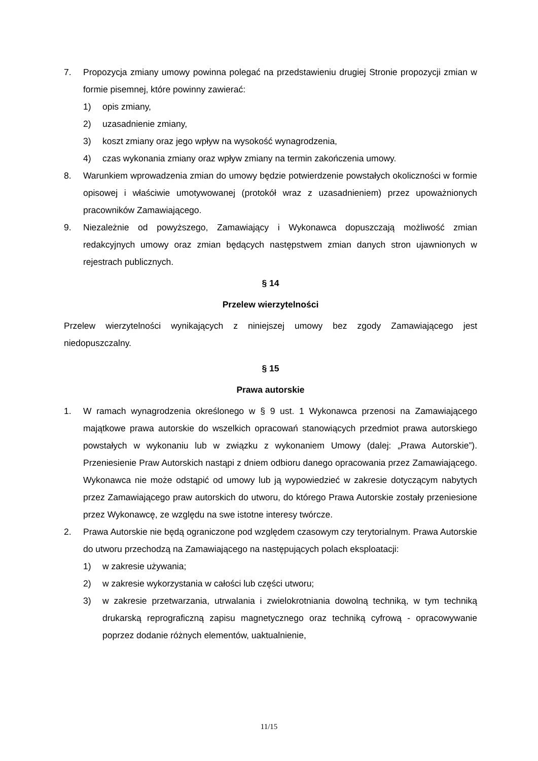7. Propozycja zmiany umowy powinna polegać na przedstawieniu drugiej Stronie propozycji zmian w formie pisemnej, które powinny zawierać:
1) opis zmiany,
2) uzasadnienie zmiany,
3) koszt zmiany oraz jego wpływ na wysokość wynagrodzenia,
4) czas wykonania zmiany oraz wpływ zmiany na termin zakończenia umowy.
8. Warunkiem wprowadzenia zmian do umowy będzie potwierdzenie powstałych okoliczności w formie opisowej i właściwie umotywowanej (protokół wraz z uzasadnieniem) przez upoważnionych pracowników Zamawiającego.
9. Niezależnie od powyższego, Zamawiający i Wykonawca dopuszczają możliwość zmian redakcyjnych umowy oraz zmian będących następstwem zmian danych stron ujawnionych w rejestrach publicznych.
§ 14
Przelew wierzytelności
Przelew wierzytelności wynikających z niniejszej umowy bez zgody Zamawiającego jest niedopuszczalny.
§ 15
Prawa autorskie
1. W ramach wynagrodzenia określonego w § 9 ust. 1 Wykonawca przenosi na Zamawiającego majątkowe prawa autorskie do wszelkich opracowań stanowiących przedmiot prawa autorskiego powstałych w wykonaniu lub w związku z wykonaniem Umowy (dalej: „Prawa Autorskie”). Przeniesienie Praw Autorskich nastąpi z dniem odbioru danego opracowania przez Zamawiającego. Wykonawca nie może odstąpić od umowy lub ją wypowiedzieć w zakresie dotyczącym nabytych przez Zamawiającego praw autorskich do utworu, do którego Prawa Autorskie zostały przeniesione przez Wykonawcę, ze względu na swe istotne interesy twórcze.
2. Prawa Autorskie nie będą ograniczone pod względem czasowym czy terytorialnym. Prawa Autorskie do utworu przechodzą na Zamawiającego na następujących polach eksploatacji:
1) w zakresie używania;
2) w zakresie wykorzystania w całości lub części utworu;
3) w zakresie przetwarzania, utrwalania i zwielokrotniania dowolną techniką, w tym techniką drukarską reprograficzną zapisu magnetycznego oraz techniką cyfrową - opracowywanie poprzez dodanie różnych elementów, uaktualnienie,
11/15